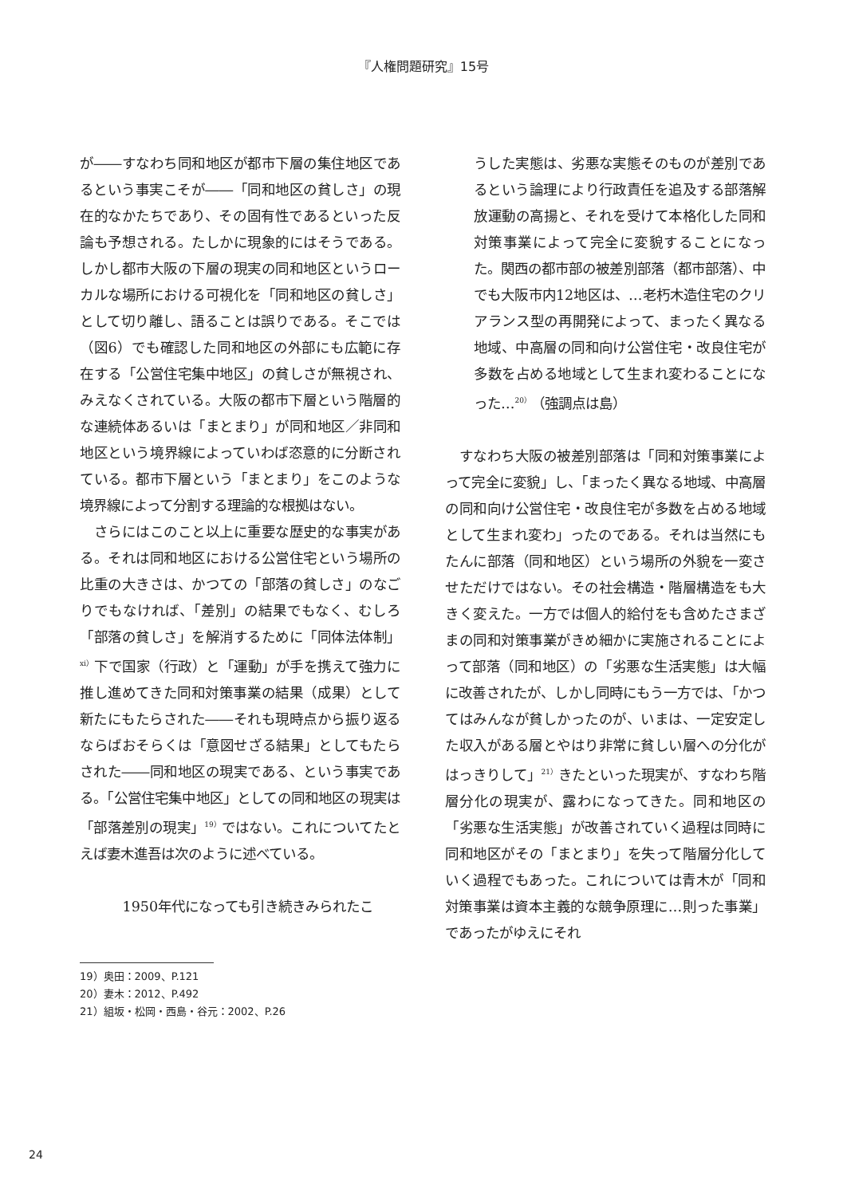『人権問題研究』15号
が――すなわち同和地区が都市下層の集住地区であるという事実こそが――「同和地区の貧しさ」の現在的なかたちであり、その固有性であるといった反論も予想される。たしかに現象的にはそうである。しかし都市大阪の下層の現実の同和地区というローカルな場所における可視化を「同和地区の貧しさ」として切り離し、語ることは誤りである。そこでは（図6）でも確認した同和地区の外部にも広範に存在する「公営住宅集中地区」の貧しさが無視され、みえなくされている。大阪の都市下層という階層的な連続体あるいは「まとまり」が同和地区／非同和地区という境界線によっていわば恣意的に分断されている。都市下層という「まとまり」をこのような境界線によって分割する理論的な根拠はない。
さらにはこのこと以上に重要な歴史的な事実がある。それは同和地区における公営住宅という場所の比重の大きさは、かつての「部落の貧しさ」のなごりでもなければ、「差別」の結果でもなく、むしろ「部落の貧しさ」を解消するために「同体法体制」<sup>xi）</sup>下で国家（行政）と「運動」が手を携えて強力に推し進めてきた同和対策事業の結果（成果）として新たにもたらされた――それも現時点から振り返るならばおそらくは「意図せざる結果」としてもたらされた――同和地区の現実である、という事実である。「公営住宅集中地区」としての同和地区の現実は「部落差別の現実」<sup>19）</sup>ではない。これについてたとえば妻木進吾は次のように述べている。
1950年代になっても引き続きみられたこ
うした実態は、劣悪な実態そのものが差別であるという論理により行政責任を追及する部落解放運動の高揚と、それを受けて本格化した同和対策事業によって完全に変貌することになった。関西の都市部の被差別部落（都市部落）、中でも大阪市内12地区は、…老朽木造住宅のクリアランス型の再開発によって、まったく異なる地域、中高層の同和向け公営住宅・改良住宅が多数を占める地域として生まれ変わることになった…<sup>20）</sup>（強調点は島）
すなわち大阪の被差別部落は「同和対策事業によって完全に変貌」し、「まったく異なる地域、中高層の同和向け公営住宅・改良住宅が多数を占める地域として生まれ変わ」ったのである。それは当然にもたんに部落（同和地区）という場所の外貌を一変させただけではない。その社会構造・階層構造をも大きく変えた。一方では個人的給付をも含めたさまざまの同和対策事業がきめ細かに実施されることによって部落（同和地区）の「劣悪な生活実態」は大幅に改善されたが、しかし同時にもう一方では、「かつてはみんなが貧しかったのが、いまは、一定安定した収入がある層とやはり非常に貧しい層への分化がはっきりして」<sup>21）</sup>きたといった現実が、すなわち階層分化の現実が、露わになってきた。同和地区の「劣悪な生活実態」が改善されていく過程は同時に同和地区がその「まとまり」を失って階層分化していく過程でもあった。これについては青木が「同和対策事業は資本主義的な競争原理に…則った事業」であったがゆえにそれ
19）奥田：2009、P.121
20）妻木：2012、P.492
21）組坂・松岡・西島・谷元：2002、P.26
24